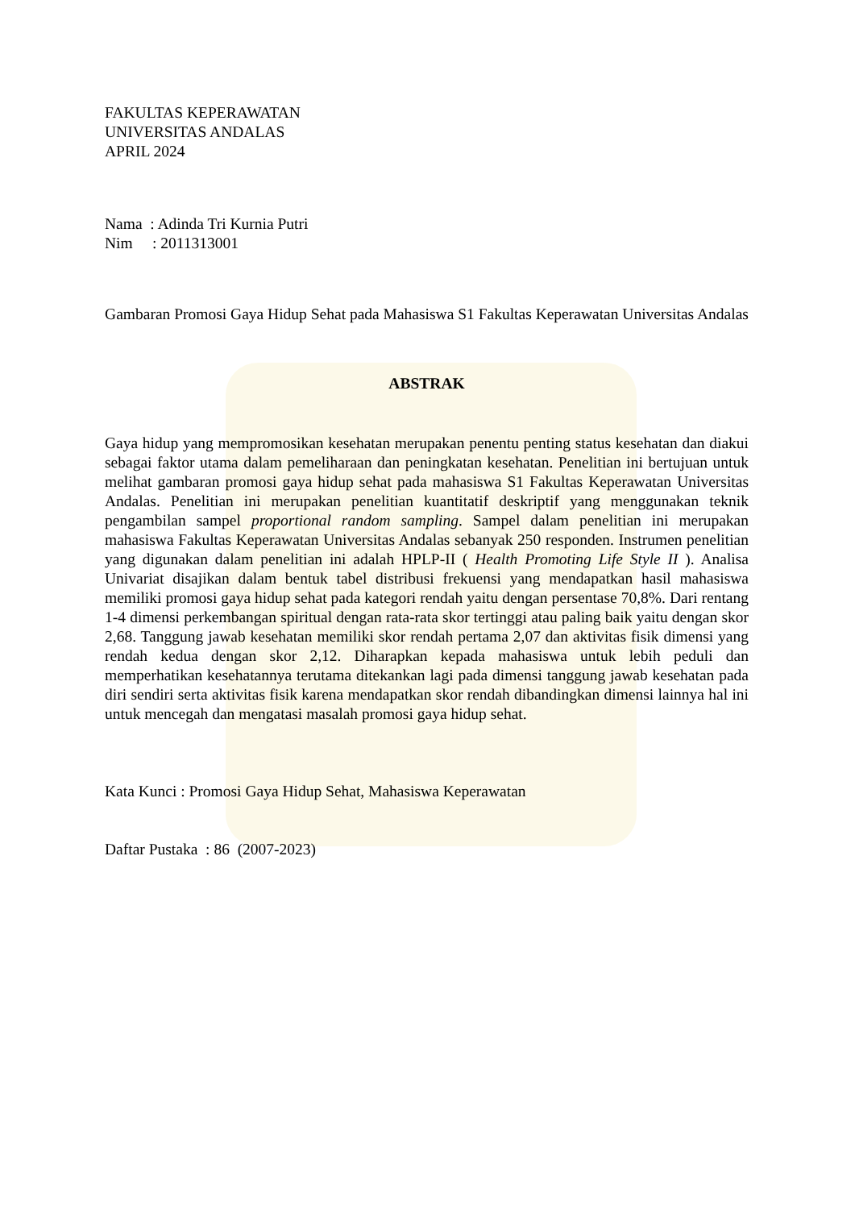FAKULTAS KEPERAWATAN
UNIVERSITAS ANDALAS
APRIL 2024
Nama : Adinda Tri Kurnia Putri
Nim : 2011313001
Gambaran Promosi Gaya Hidup Sehat pada Mahasiswa S1 Fakultas Keperawatan Universitas Andalas
ABSTRAK
Gaya hidup yang mempromosikan kesehatan merupakan penentu penting status kesehatan dan diakui sebagai faktor utama dalam pemeliharaan dan peningkatan kesehatan. Penelitian ini bertujuan untuk melihat gambaran promosi gaya hidup sehat pada mahasiswa S1 Fakultas Keperawatan Universitas Andalas. Penelitian ini merupakan penelitian kuantitatif deskriptif yang menggunakan teknik pengambilan sampel proportional random sampling. Sampel dalam penelitian ini merupakan mahasiswa Fakultas Keperawatan Universitas Andalas sebanyak 250 responden. Instrumen penelitian yang digunakan dalam penelitian ini adalah HPLP-II ( Health Promoting Life Style II ). Analisa Univariat disajikan dalam bentuk tabel distribusi frekuensi yang mendapatkan hasil mahasiswa memiliki promosi gaya hidup sehat pada kategori rendah yaitu dengan persentase 70,8%. Dari rentang 1-4 dimensi perkembangan spiritual dengan rata-rata skor tertinggi atau paling baik yaitu dengan skor 2,68. Tanggung jawab kesehatan memiliki skor rendah pertama 2,07 dan aktivitas fisik dimensi yang rendah kedua dengan skor 2,12. Diharapkan kepada mahasiswa untuk lebih peduli dan memperhatikan kesehatannya terutama ditekankan lagi pada dimensi tanggung jawab kesehatan pada diri sendiri serta aktivitas fisik karena mendapatkan skor rendah dibandingkan dimensi lainnya hal ini untuk mencegah dan mengatasi masalah promosi gaya hidup sehat.
Kata Kunci : Promosi Gaya Hidup Sehat, Mahasiswa Keperawatan
Daftar Pustaka : 86 (2007-2023)